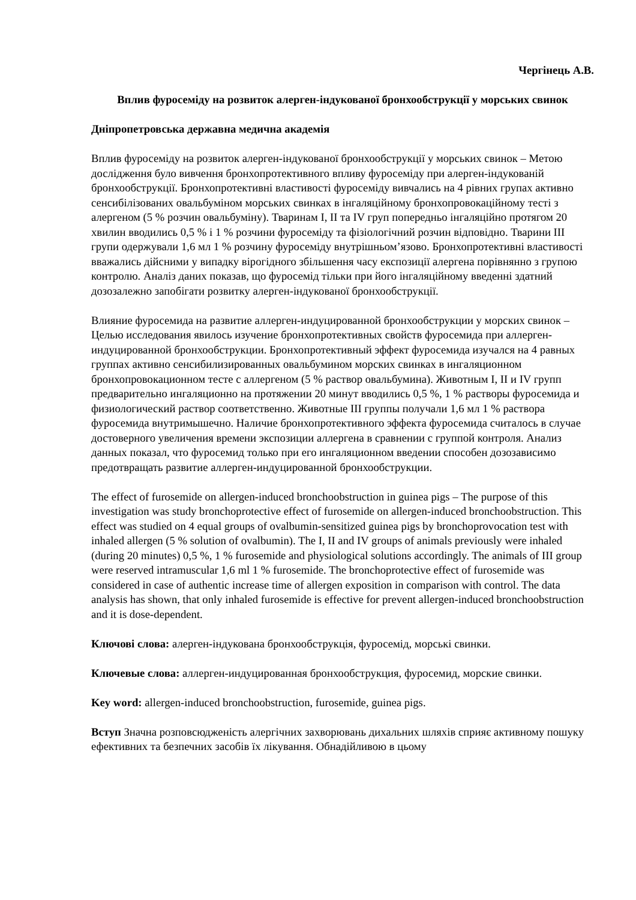Чергінець А.В.
Вплив фуросеміду на розвиток алерген-індукованої бронхообструкції у морських свинок
Дніпропетровська державна медична академія
Вплив фуросеміду на розвиток алерген-індукованої бронхообструкції у морських свинок – Метою дослідження було вивчення бронхопротективного впливу фуросеміду при алерген-індукованій бронхообструкції. Бронхопротективні властивості фуросеміду вивчались на 4 рівних групах активно сенсибілізованих овальбуміном морських свинках в інгаляційному бронхопровокаційному тесті з алергеном (5 % розчин овальбуміну). Тваринам I, II та IV груп попередньо інгаляційно протягом 20 хвилин вводились 0,5 % і 1 % розчини фуросеміду та фізіологічний розчин відповідно. Тварини III групи одержували 1,6 мл 1 % розчину фуросеміду внутрішньом’язово. Бронхопротективні властивості вважались дійсними у випадку вірогідного збільшення часу експозиції алергена порівнянно з групою контролю. Аналіз даних показав, що фуросемід тільки при його інгаляційному введенні здатний дозозалежно запобігати розвитку алерген-індукованої бронхообструкції.
Влияние фуросемида на развитие аллерген-индуцированной бронхообструкции у морских свинок – Целью исследования явилось изучение бронхопротективных свойств фуросемида при аллерген-индуцированной бронхообструкции. Бронхопротективный эффект фуросемида изучался на 4 равных группах активно сенсибилизированных овальбумином морских свинках в ингаляционном бронхопровокационном тесте с аллергеном (5 % раствор овальбумина). Животным I, II и IV групп предварительно ингаляционно на протяжении 20 минут вводились 0,5 %, 1 % растворы фуросемида и физиологический раствор соответственно. Животные III группы получали 1,6 мл 1 % раствора фуросемида внутримышечно. Наличие бронхопротективного эффекта фуросемида считалось в случае достоверного увеличения времени экспозиции аллергена в сравнении с группой контроля. Анализ данных показал, что фуросемид только при его ингаляционном введении способен дозозависимо предотвращать развитие аллерген-индуцированной бронхообструкции.
The effect of furosemide on allergen-induced bronchoobstruction in guinea pigs – The purpose of this investigation was study bronchoprotective effect of furosemide on allergen-induced bronchoobstruction. This effect was studied on 4 equal groups of ovalbumin-sensitized guinea pigs by bronchoprovocation test with inhaled allergen (5 % solution of ovalbumin). The I, II and IV groups of animals previously were inhaled (during 20 minutes) 0,5 %, 1 % furosemide and physiological solutions accordingly. The animals of III group were reserved intramuscular 1,6 ml 1 % furosemide. The bronchoprotective effect of furosemide was considered in case of authentic increase time of allergen exposition in comparison with control. The data analysis has shown, that only inhaled furosemide is effective for prevent allergen-induced bronchoobstruction and it is dose-dependent.
Ключові слова: алерген-індукована бронхообструкція, фуросемід, морські свинки.
Ключевые слова: аллерген-индуцированная бронхообструкция, фуросемид, морские свинки.
Key word: allergen-induced bronchoobstruction, furosemide, guinea pigs.
Вступ Значна розповсюдженість алергічних захворювань дихальних шляхів сприяє активному пошуку ефективних та безпечних засобів їх лікування. Обнадійливою в цьому